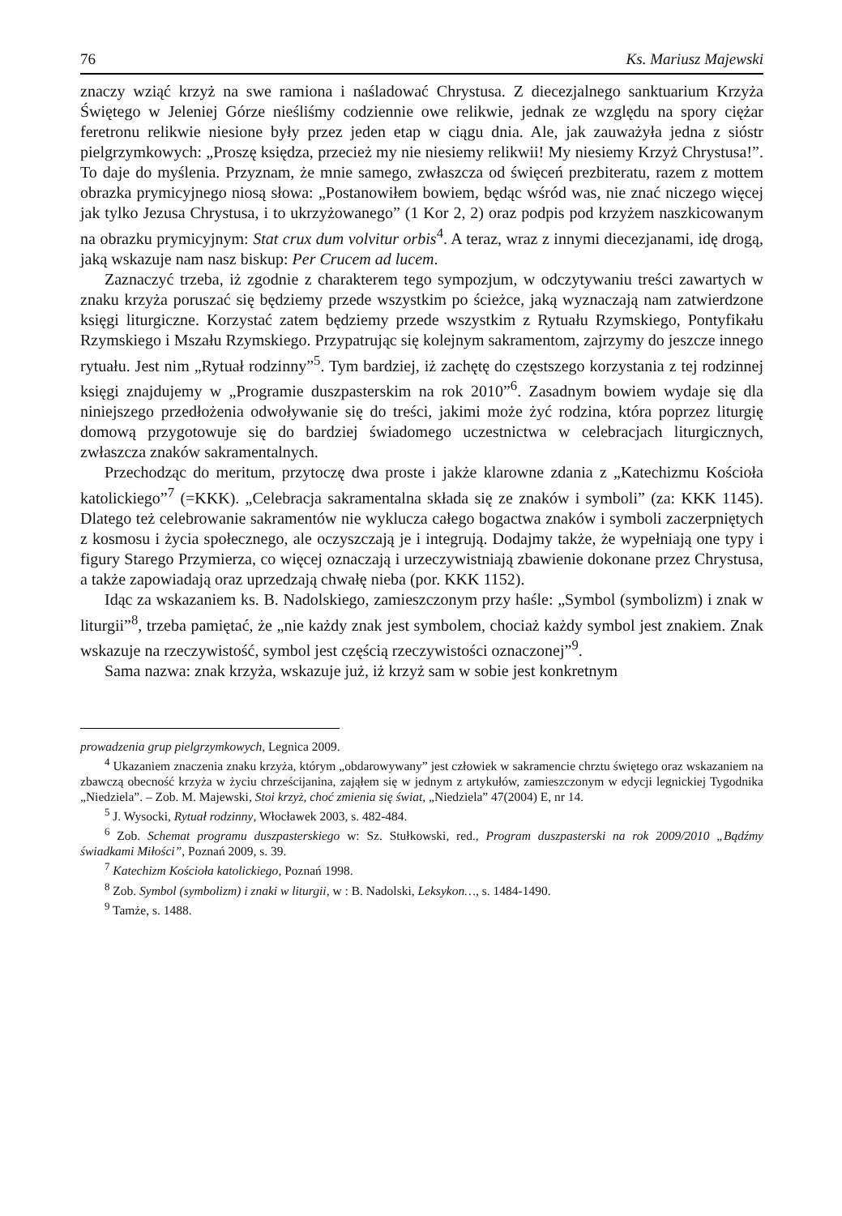76 Ks. Mariusz Majewski
znaczy wziąć krzyż na swe ramiona i naśladować Chrystusa. Z diecezjalnego sanktuarium Krzyża Świętego w Jeleniej Górze nieśliśmy codziennie owe relikwie, jednak ze względu na spory ciężar feretronu relikwie niesione były przez jeden etap w ciągu dnia. Ale, jak zauważyła jedna z sióstr pielgrzymkowych: „Proszę księdza, przecież my nie niesiemy relikwii! My niesiemy Krzyż Chrystusa!”. To daje do myślenia. Przyznam, że mnie samego, zwłaszcza od święceń prezbiteratu, razem z mottem obrazka prymicyjnego niosą słowa: „Postanowiłem bowiem, będąc wśród was, nie znać niczego więcej jak tylko Jezusa Chrystusa, i to ukrzyżowanego” (1 Kor 2, 2) oraz podpis pod krzyżem naszkicowanym na obrazku prymicyjnym: Stat crux dum volvitur orbis<sup>4</sup>. A teraz, wraz z innymi diecezjanami, idę drogą, jaką wskazuje nam nasz biskup: Per Crucem ad lucem.
Zaznaczyć trzeba, iż zgodnie z charakterem tego sympozjum, w odczytywaniu treści zawartych w znaku krzyża poruszać się będziemy przede wszystkim po ścieżce, jaką wyznaczają nam zatwierdzone księgi liturgiczne. Korzystać zatem będziemy przede wszystkim z Rytuału Rzymskiego, Pontyfikału Rzymskiego i Mszału Rzymskiego. Przypatrując się kolejnym sakramentom, zajrzymy do jeszcze innego rytuału. Jest nim „Rytuał rodzinny”<sup>5</sup>. Tym bardziej, iż zachętę do częstszego korzystania z tej rodzinnej księgi znajdujemy w „Programie duszpasterskim na rok 2010”<sup>6</sup>. Zasadnym bowiem wydaje się dla niniejszego przedłożenia odwoływanie się do treści, jakimi może żyć rodzina, która poprzez liturgię domową przygotowuje się do bardziej świadomego uczestnictwa w celebracjach liturgicznych, zwłaszcza znaków sakramentalnych.
Przechodząc do meritum, przytoczę dwa proste i jakże klarowne zdania z „Katechizmu Kościoła katolickiego”<sup>7</sup> (=KKK). „Celebracja sakramentalna składa się ze znaków i symboli” (za: KKK 1145). Dlatego też celebrowanie sakramentów nie wyklucza całego bogactwa znaków i symboli zaczerpniętych z kosmosu i życia społecznego, ale oczyszczają je i integrują. Dodajmy także, że wypełniają one typy i figury Starego Przymierza, co więcej oznaczają i urzeczywistniają zbawienie dokonane przez Chrystusa, a także zapowiadają oraz uprzedzają chwałę nieba (por. KKK 1152).
Idąc za wskazaniem ks. B. Nadolskiego, zamieszczonym przy haśle: „Symbol (symbolizm) i znak w liturgii”<sup>8</sup>, trzeba pamiętać, że „nie każdy znak jest symbolem, chociaż każdy symbol jest znakiem. Znak wskazuje na rzeczywistość, symbol jest częścią rzeczywistości oznaczonej”<sup>9</sup>.
Sama nazwa: znak krzyża, wskazuje już, iż krzyż sam w sobie jest konkretnym
prowadzenia grup pielgrzymkowych, Legnica 2009.
<sup>4</sup> Ukazaniem znaczenia znaku krzyża, którym „obdarowywany” jest człowiek w sakramencie chrztu świętego oraz wskazaniem na zbawczą obecność krzyża w życiu chrześcijanina, zająłem się w jednym z artykułów, zamieszczonym w edycji legnickiej Tygodnika „Niedziela”. – Zob. M. Majewski, Stoi krzyż, choć zmienia się świat, „Niedziela” 47(2004) E, nr 14.
<sup>5</sup> J. Wysocki, Rytuał rodzinny, Włocławek 2003, s. 482-484.
<sup>6</sup> Zob. Schemat programu duszpasterskiego w: Sz. Stułkowski, red., Program duszpasterski na rok 2009/2010 „Bądźmy świadkami Miłości”, Poznań 2009, s. 39.
<sup>7</sup> Katechizm Kościoła katolickiego, Poznań 1998.
<sup>8</sup> Zob. Symbol (symbolizm) i znaki w liturgii, w : B. Nadolski, Leksykon…, s. 1484-1490.
<sup>9</sup> Tamże, s. 1488.